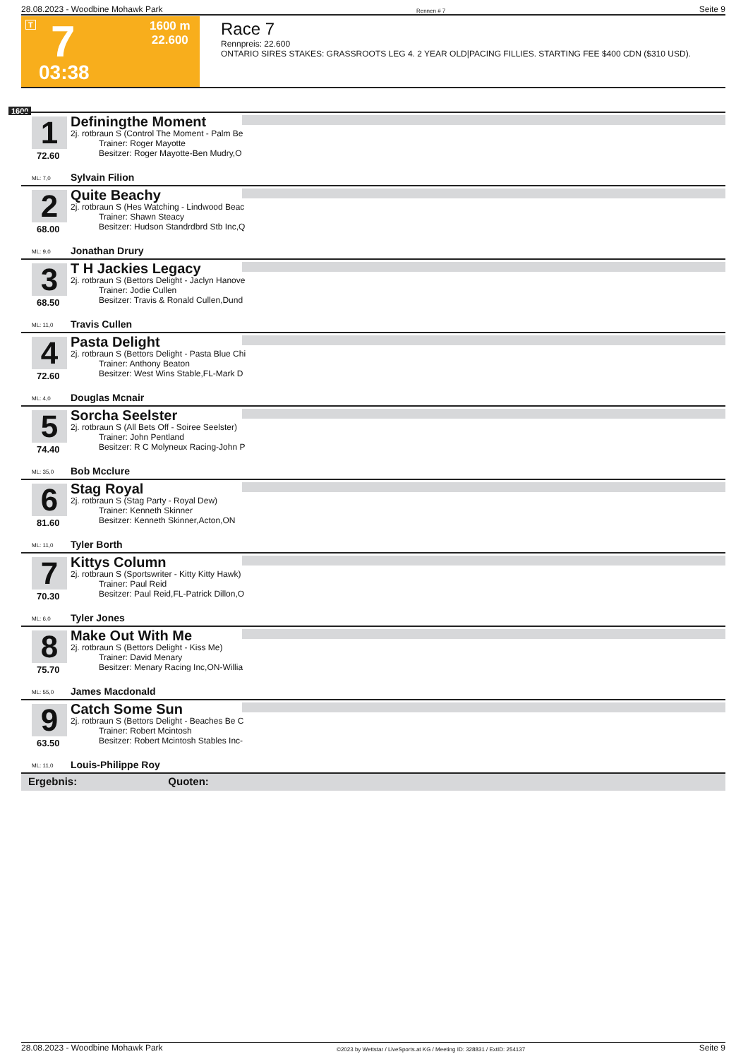28.08.2023 - Woodbine Mohawk Park Rennen # 7 Seite 9
T 7 1600 m
22.600
03:38
Race 7
Rennpreis: 22.600
ONTARIO SIRES STAKES: GRASSROOTS LEG 4. 2 YEAR OLD|PACING FILLIES. STARTING FEE $400 CDN ($310 USD).
1600
1
Definingthe Moment
2j. rotbraun S (Control The Moment - Palm Be
Trainer: Roger Mayotte
Besitzer: Roger Mayotte-Ben Mudry,O
72.60
ML: 7,0 Sylvain Filion
2
Quite Beachy
2j. rotbraun S (Hes Watching - Lindwood Beac
Trainer: Shawn Steacy
Besitzer: Hudson Standrdbrd Stb Inc,Q
68.00
ML: 9,0 Jonathan Drury
3
T H Jackies Legacy
2j. rotbraun S (Bettors Delight - Jaclyn Hanove
Trainer: Jodie Cullen
Besitzer: Travis & Ronald Cullen,Dund
68.50
ML: 11,0 Travis Cullen
4
Pasta Delight
2j. rotbraun S (Bettors Delight - Pasta Blue Chi
Trainer: Anthony Beaton
Besitzer: West Wins Stable,FL-Mark D
72.60
ML: 4,0 Douglas Mcnair
5
Sorcha Seelster
2j. rotbraun S (All Bets Off - Soiree Seelster)
Trainer: John Pentland
Besitzer: R C Molyneux Racing-John P
74.40
ML: 35,0 Bob Mcclure
6
Stag Royal
2j. rotbraun S (Stag Party - Royal Dew)
Trainer: Kenneth Skinner
Besitzer: Kenneth Skinner,Acton,ON
81.60
ML: 11,0 Tyler Borth
7
Kittys Column
2j. rotbraun S (Sportswriter - Kitty Kitty Hawk)
Trainer: Paul Reid
Besitzer: Paul Reid,FL-Patrick Dillon,O
70.30
ML: 6,0 Tyler Jones
8
Make Out With Me
2j. rotbraun S (Bettors Delight - Kiss Me)
Trainer: David Menary
Besitzer: Menary Racing Inc,ON-Willia
75.70
ML: 55,0 James Macdonald
9
Catch Some Sun
2j. rotbraun S (Bettors Delight - Beaches Be C
Trainer: Robert Mcintosh
Besitzer: Robert Mcintosh Stables Inc-
63.50
ML: 11,0 Louis-Philippe Roy
Ergebnis: Quoten:
28.08.2023 - Woodbine Mohawk Park ©2023 by Wettstar / LiveSports.at KG / Meeting ID: 328831 / ExtID: 254137 Seite 9